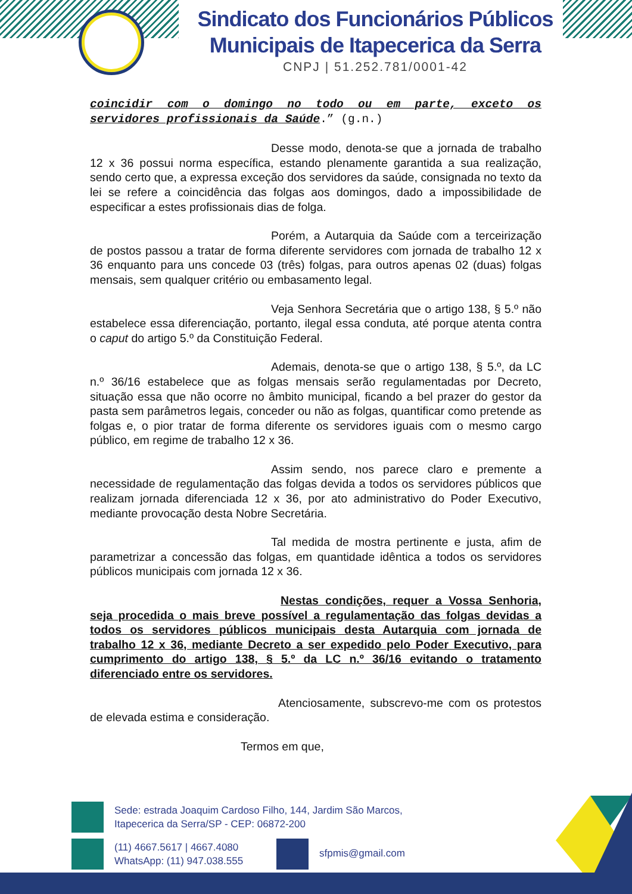Sindicato dos Funcionários Públicos
Municipais de Itapecerica da Serra
CNPJ | 51.252.781/0001-42
coincidir com o domingo no todo ou em parte, exceto os servidores profissionais da Saúde.” (g.n.)
Desse modo, denota-se que a jornada de trabalho 12 x 36 possui norma específica, estando plenamente garantida a sua realização, sendo certo que, a expressa exceção dos servidores da saúde, consignada no texto da lei se refere a coincidência das folgas aos domingos, dado a impossibilidade de especificar a estes profissionais dias de folga.
Porém, a Autarquia da Saúde com a terceirização de postos passou a tratar de forma diferente servidores com jornada de trabalho 12 x 36 enquanto para uns concede 03 (três) folgas, para outros apenas 02 (duas) folgas mensais, sem qualquer critério ou embasamento legal.
Veja Senhora Secretária que o artigo 138, § 5.º não estabelece essa diferenciação, portanto, ilegal essa conduta, até porque atenta contra o caput do artigo 5.º da Constituição Federal.
Ademais, denota-se que o artigo 138, § 5.º, da LC n.º 36/16 estabelece que as folgas mensais serão regulamentadas por Decreto, situação essa que não ocorre no âmbito municipal, ficando a bel prazer do gestor da pasta sem parâmetros legais, conceder ou não as folgas, quantificar como pretende as folgas e, o pior tratar de forma diferente os servidores iguais com o mesmo cargo público, em regime de trabalho 12 x 36.
Assim sendo, nos parece claro e premente a necessidade de regulamentação das folgas devida a todos os servidores públicos que realizam jornada diferenciada 12 x 36, por ato administrativo do Poder Executivo, mediante provocação desta Nobre Secretária.
Tal medida de mostra pertinente e justa, afim de parametrizar a concessão das folgas, em quantidade idêntica a todos os servidores públicos municipais com jornada 12 x 36.
Nestas condições, requer a Vossa Senhoria, seja procedida o mais breve possível a regulamentação das folgas devidas a todos os servidores públicos municipais desta Autarquia com jornada de trabalho 12 x 36, mediante Decreto a ser expedido pelo Poder Executivo, para cumprimento do artigo 138, § 5.º da LC n.º 36/16 evitando o tratamento diferenciado entre os servidores.
Atenciosamente, subscrevo-me com os protestos de elevada estima e consideração.
Termos em que,
Sede: estrada Joaquim Cardoso Filho, 144, Jardim São Marcos,
Itapecerica da Serra/SP - CEP: 06872-200
(11) 4667.5617 | 4667.4080
WhatsApp: (11) 947.038.555 sfpmis@gmail.com